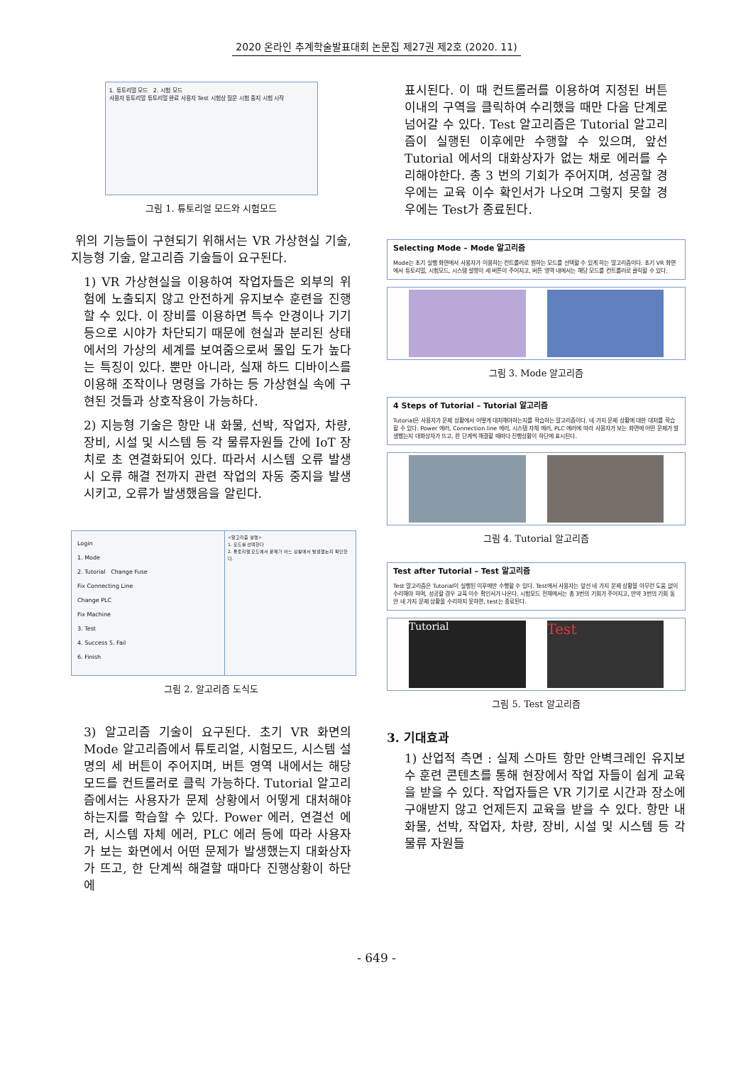2020 온라인 추계학술발표대회 논문집 제27권 제2호 (2020. 11)
1. 튜토리얼 모드 2. 시험 모드
사용자 튜토리얼 튜토리얼 완료 사용자 Test 시험상 질문 시험 중지 시험 시작
그림 1. 튜토리얼 모드와 시험모드
위의 기능들이 구현되기 위해서는 VR 가상현실 기술, 지능형 기술, 알고리즘 기술들이 요구된다.
1) VR 가상현실을 이용하여 작업자들은 외부의 위험에 노출되지 않고 안전하게 유지보수 훈련을 진행할 수 있다. 이 장비를 이용하면 특수 안경이나 기기 등으로 시야가 차단되기 때문에 현실과 분리된 상태에서의 가상의 세계를 보여줌으로써 몰입 도가 높다는 특징이 있다. 뿐만 아니라, 실재 하드 디바이스를 이용해 조작이나 명령을 가하는 등 가상현실 속에 구현된 것들과 상호작용이 가능하다.
2) 지능형 기술은 항만 내 화물, 선박, 작업자, 차량, 장비, 시설 및 시스템 등 각 물류자원들 간에 IoT 장치로 초 연결화되어 있다. 따라서 시스템 오류 발생시 오류 해결 전까지 관련 작업의 자동 중지을 발생시키고, 오류가 발생했음을 알린다.
Login
1. Mode
2. Tutorial Change Fuse
Fix Connecting Line
Change PLC
Fix Machine
3. Test
4. Success 5. Fail
6. Finish
<알고리즘 설명>
1. 모드를 선택한다
2. 튜토리얼 모드에서 문제가 어느 상황에서 발생했는지 확인한다.
그림 2. 알고리즘 도식도
3) 알고리즘 기술이 요구된다. 초기 VR 화면의 Mode 알고리즘에서 튜토리얼, 시험모드, 시스템 설명의 세 버튼이 주어지며, 버튼 영역 내에서는 해당 모드를 컨트롤러로 클릭 가능하다. Tutorial 알고리즘에서는 사용자가 문제 상황에서 어떻게 대처해야하는지를 학습할 수 있다. Power 에러, 연결선 에러, 시스템 자체 에러, PLC 에러 등에 따라 사용자가 보는 화면에서 어떤 문제가 발생했는지 대화상자가 뜨고, 한 단계씩 해결할 때마다 진행상황이 하단에
표시된다. 이 때 컨트롤러를 이용하여 지정된 버튼 이내의 구역을 클릭하여 수리했을 때만 다음 단계로 넘어갈 수 있다. Test 알고리즘은 Tutorial 알고리즘이 실행된 이후에만 수행할 수 있으며, 앞선 Tutorial 에서의 대화상자가 없는 채로 에러를 수리해야한다. 총 3 번의 기회가 주어지며, 성공할 경우에는 교육 이수 확인서가 나오며 그렇지 못할 경우에는 Test가 종료된다.
Selecting Mode – Mode 알고리즘
Mode는 초기 실행 화면에서 사용자가 이용하는 컨트롤러로 원하는 모드를 선택할 수 있게 하는 알고리즘이다. 초기 VR 화면에서 튜토리얼, 시험모드, 시스템 설명이 세 버튼이 주어지고, 버튼 영역 내에서는 해당 모드를 컨트롤러로 클릭할 수 있다.
그림 3. Mode 알고리즘
4 Steps of Tutorial – Tutorial 알고리즘
Tutorial은 사용자가 문제 상황에서 어떻게 대처해야하는지를 학습하는 알고리즘이다. 네 가지 문제 상황에 대한 대처를 학습할 수 있다. Power 에러, Connection line 에러, 시스템 자체 에러, PLC 에러에 따라 사용자가 보는 화면에 어떤 문제가 발생했는지 대화상자가 뜨고, 한 단계씩 해결할 때마다 진행상황이 하단에 표시된다.
그림 4. Tutorial 알고리즘
Test after Tutorial – Test 알고리즘
Test 알고리즘은 Tutorial이 실행된 이후에만 수행할 수 있다. Test에서 사용자는 앞선 네 가지 문제 상황을 아무런 도움 없이 수리해야 하며, 성공할 경우 교육 이수 확인서가 나온다. 시험모드 전체에서는 총 3번의 기회가 주어지고, 만약 3번의 기회 동안 네 가지 문제 상황을 수리하지 못하면, test는 종료된다.
Tutorial
Test
그림 5. Test 알고리즘
3. 기대효과
1) 산업적 측면 : 실제 스마트 항만 안벽크레인 유지보수 훈련 콘텐츠를 통해 현장에서 작업 자들이 쉽게 교육을 받을 수 있다. 작업자들은 VR 기기로 시간과 장소에 구애받지 않고 언제든지 교육을 받을 수 있다. 항만 내 화물, 선박, 작업자, 차량, 장비, 시설 및 시스템 등 각 물류 자원들
- 649 -